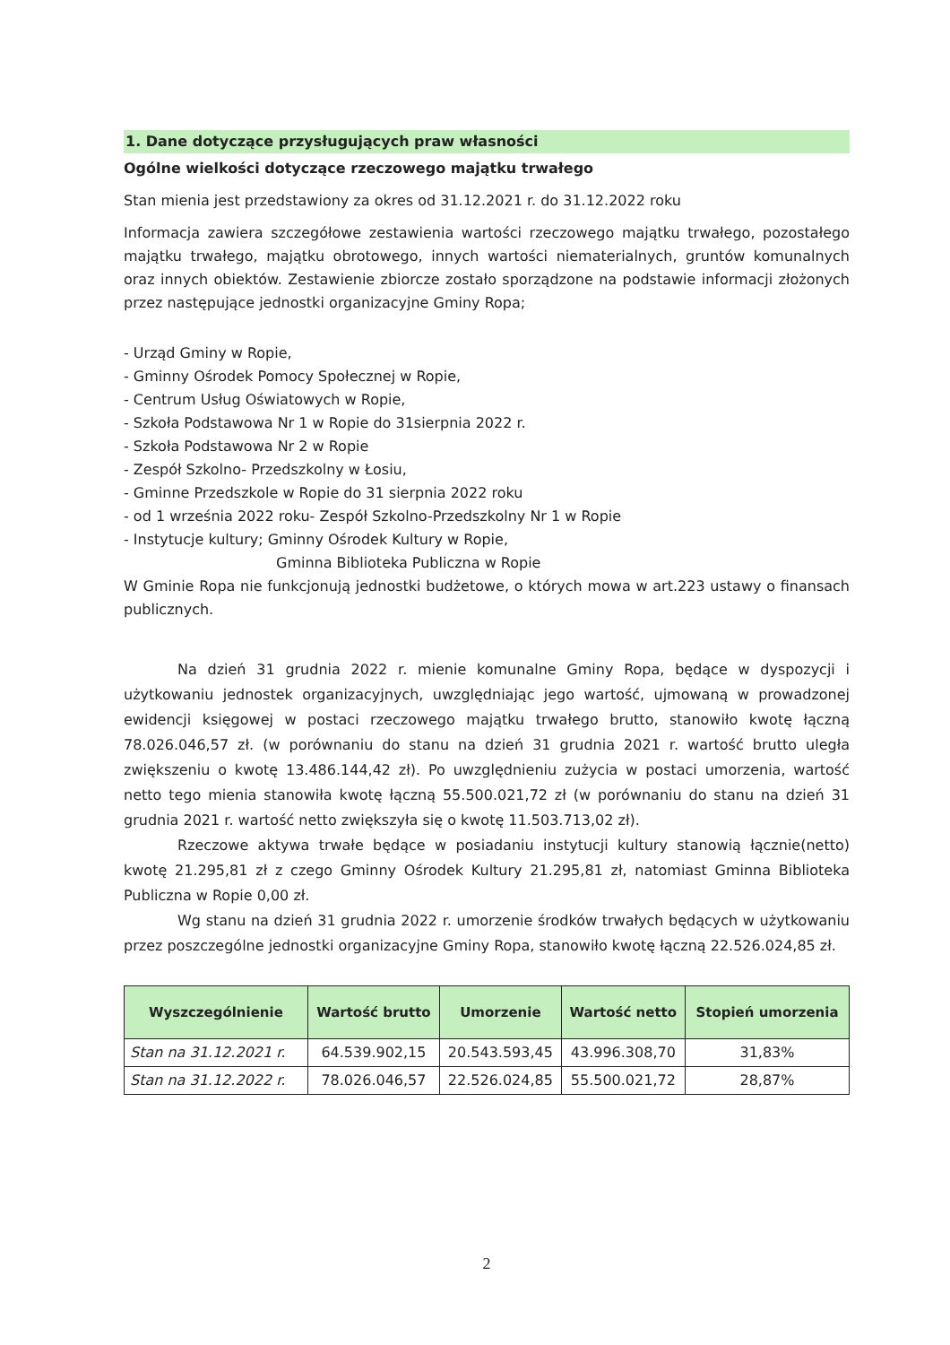1. Dane dotyczące przysługujących praw własności
Ogólne wielkości dotyczące rzeczowego majątku trwałego
Stan mienia jest przedstawiony za okres od 31.12.2021 r. do 31.12.2022 roku
Informacja zawiera szczegółowe zestawienia wartości rzeczowego majątku trwałego, pozostałego majątku trwałego, majątku obrotowego, innych wartości niematerialnych, gruntów komunalnych oraz innych obiektów. Zestawienie zbiorcze zostało sporządzone na podstawie informacji złożonych przez następujące jednostki organizacyjne Gminy Ropa;
- Urząd Gminy w Ropie,
- Gminny Ośrodek Pomocy Społecznej w Ropie,
- Centrum Usług Oświatowych w Ropie,
- Szkoła Podstawowa Nr 1 w Ropie do 31sierpnia 2022 r.
- Szkoła Podstawowa Nr 2 w Ropie
- Zespół Szkolno- Przedszkolny w Łosiu,
- Gminne Przedszkole w Ropie do 31 sierpnia 2022 roku
- od 1 września 2022 roku- Zespół Szkolno-Przedszkolny Nr 1 w Ropie
- Instytucje kultury; Gminny Ośrodek Kultury w Ropie,
Gminna Biblioteka Publiczna w Ropie
W Gminie Ropa nie funkcjonują jednostki budżetowe, o których mowa w art.223 ustawy o finansach publicznych.
Na dzień 31 grudnia 2022 r. mienie komunalne Gminy Ropa, będące w dyspozycji i użytkowaniu jednostek organizacyjnych, uwzględniając jego wartość, ujmowaną w prowadzonej ewidencji księgowej w postaci rzeczowego majątku trwałego brutto, stanowiło kwotę łączną 78.026.046,57 zł. (w porównaniu do stanu na dzień 31 grudnia 2021 r. wartość brutto uległa zwiększeniu o kwotę 13.486.144,42 zł). Po uwzględnieniu zużycia w postaci umorzenia, wartość netto tego mienia stanowiła kwotę łączną 55.500.021,72 zł (w porównaniu do stanu na dzień 31 grudnia 2021 r. wartość netto zwiększyła się o kwotę 11.503.713,02 zł).
Rzeczowe aktywa trwałe będące w posiadaniu instytucji kultury stanowią łącznie(netto) kwotę 21.295,81 zł z czego Gminny Ośrodek Kultury 21.295,81 zł, natomiast Gminna Biblioteka Publiczna w Ropie 0,00 zł.
Wg stanu na dzień 31 grudnia 2022 r. umorzenie środków trwałych będących w użytkowaniu przez poszczególne jednostki organizacyjne Gminy Ropa, stanowiło kwotę łączną 22.526.024,85 zł.
| Wyszczególnienie | Wartość brutto | Umorzenie | Wartość netto | Stopień umorzenia |
| --- | --- | --- | --- | --- |
| Stan na 31.12.2021 r. | 64.539.902,15 | 20.543.593,45 | 43.996.308,70 | 31,83% |
| Stan na 31.12.2022 r. | 78.026.046,57 | 22.526.024,85 | 55.500.021,72 | 28,87% |
2